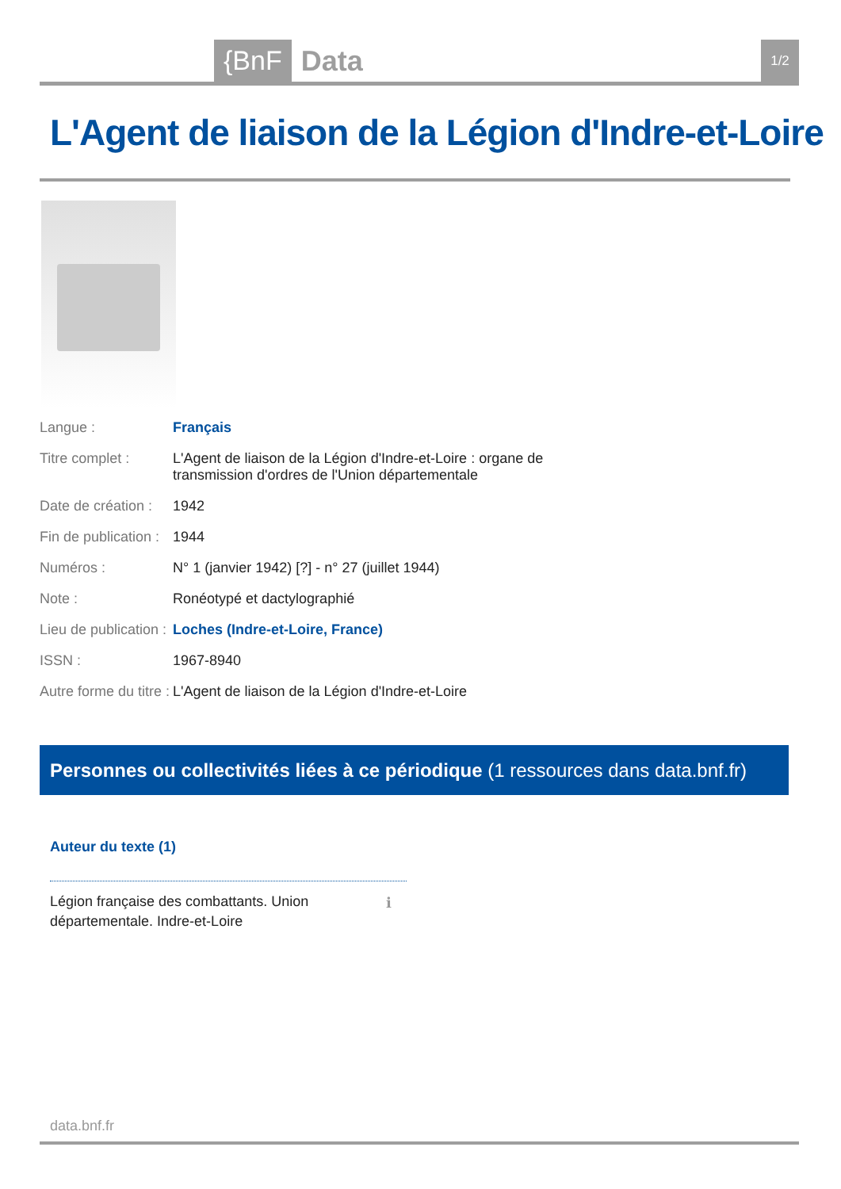{BnF Data 1/2
L'Agent de liaison de la Légion d'Indre-et-Loire
| Langue : | Français |
| Titre complet : | L'Agent de liaison de la Légion d'Indre-et-Loire : organe de transmission d'ordres de l'Union départementale |
| Date de création : | 1942 |
| Fin de publication : | 1944 |
| Numéros : | N° 1 (janvier 1942) [?] - n° 27 (juillet 1944) |
| Note : | Ronéotypé et dactylographié |
| Lieu de publication : | Loches (Indre-et-Loire, France) |
| ISSN : | 1967-8940 |
| Autre forme du titre : | L'Agent de liaison de la Légion d'Indre-et-Loire |
Personnes ou collectivités liées à ce périodique (1 ressources dans data.bnf.fr)
Auteur du texte (1)
Légion française des combattants. Union départementale. Indre-et-Loire
ℹ
data.bnf.fr